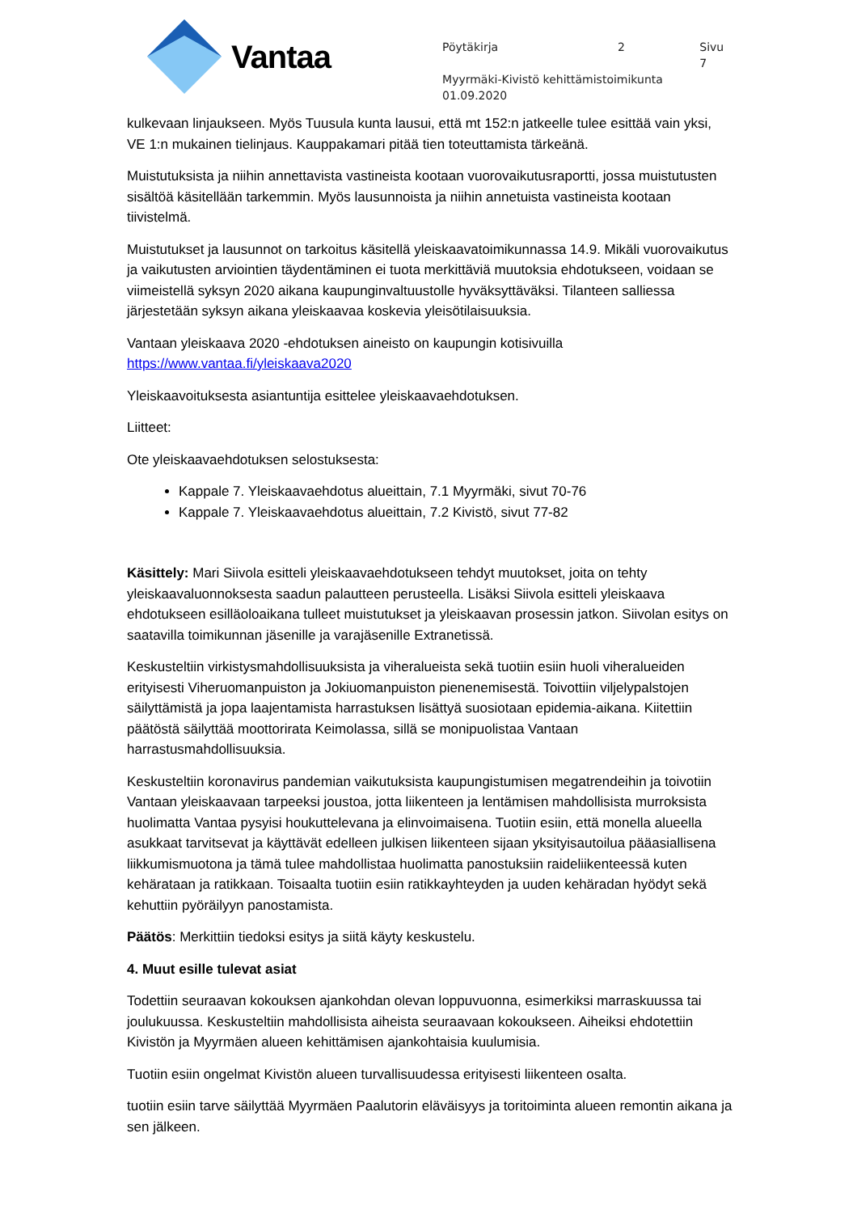Vantaa
Pöytäkirja 2 Sivu 7
Myyrmäki-Kivistö kehittämistoimikunta
01.09.2020
kulkevaan linjaukseen. Myös Tuusula kunta lausui, että mt 152:n jatkeelle tulee esittää vain yksi, VE 1:n mukainen tielinjaus. Kauppakamari pitää tien toteuttamista tärkeänä.
Muistutuksista ja niihin annettavista vastineista kootaan vuorovaikutusraportti, jossa muistutusten sisältöä käsitellään tarkemmin. Myös lausunnoista ja niihin annetuista vastineista kootaan tiivistelmä.
Muistutukset ja lausunnot on tarkoitus käsitellä yleiskaavatoimikunnassa 14.9. Mikäli vuorovaikutus ja vaikutusten arviointien täydentäminen ei tuota merkittäviä muutoksia ehdotukseen, voidaan se viimeistellä syksyn 2020 aikana kaupunginvaltuustolle hyväksyttäväksi. Tilanteen salliessa järjestetään syksyn aikana yleiskaavaa koskevia yleisötilaisuuksia.
Vantaan yleiskaava 2020 -ehdotuksen aineisto on kaupungin kotisivuilla https://www.vantaa.fi/yleiskaava2020
Yleiskaavoituksesta asiantuntija esittelee yleiskaavaehdotuksen.
Liitteet:
Ote yleiskaavaehdotuksen selostuksesta:
Kappale 7. Yleiskaavaehdotus alueittain, 7.1 Myyrmäki, sivut 70-76
Kappale 7. Yleiskaavaehdotus alueittain, 7.2 Kivistö, sivut 77-82
Käsittely: Mari Siivola esitteli yleiskaavaehdotukseen tehdyt muutokset, joita on tehty yleiskaavaluonnoksesta saadun palautteen perusteella. Lisäksi Siivola esitteli yleiskaava ehdotukseen esilläoloaikana tulleet muistutukset ja yleiskaavan prosessin jatkon. Siivolan esitys on saatavilla toimikunnan jäsenille ja varajäsenille Extranetissä.
Keskusteltiin virkistysmahdollisuuksista ja viheralueista sekä tuotiin esiin huoli viheralueiden erityisesti Viheruomanpuiston ja Jokiuomanpuiston pienenemisestä. Toivottiin viljelypalstojen säilyttämistä ja jopa laajentamista harrastuksen lisättyä suosiotaan epidemia-aikana. Kiitettiin päätöstä säilyttää moottorirata Keimolassa, sillä se monipuolistaa Vantaan harrastusmahdollisuuksia.
Keskusteltiin koronavirus pandemian vaikutuksista kaupungistumisen megatrendeihin ja toivotiin Vantaan yleiskaavaan tarpeeksi joustoa, jotta liikenteen ja lentämisen mahdollisista murroksista huolimatta Vantaa pysyisi houkuttelevana ja elinvoimaisena. Tuotiin esiin, että monella alueella asukkaat tarvitsevat ja käyttävät edelleen julkisen liikenteen sijaan yksityisautoilua pääasiallisena liikkumismuotona ja tämä tulee mahdollistaa huolimatta panostuksiin raideliikenteessä kuten kehärataan ja ratikkaan. Toisaalta tuotiin esiin ratikkayhteyden ja uuden kehäradan hyödyt sekä kehuttiin pyöräilyyn panostamista.
Päätös: Merkittiin tiedoksi esitys ja siitä käyty keskustelu.
4. Muut esille tulevat asiat
Todettiin seuraavan kokouksen ajankohdan olevan loppuvuonna, esimerkiksi marraskuussa tai joulukuussa. Keskusteltiin mahdollisista aiheista seuraavaan kokoukseen. Aiheiksi ehdotettiin Kivistön ja Myyrmäen alueen kehittämisen ajankohtaisia kuulumisia.
Tuotiin esiin ongelmat Kivistön alueen turvallisuudessa erityisesti liikenteen osalta.
tuotiin esiin tarve säilyttää Myyrmäen Paalutorin eläväisyys ja toritoiminta alueen remontin aikana ja sen jälkeen.